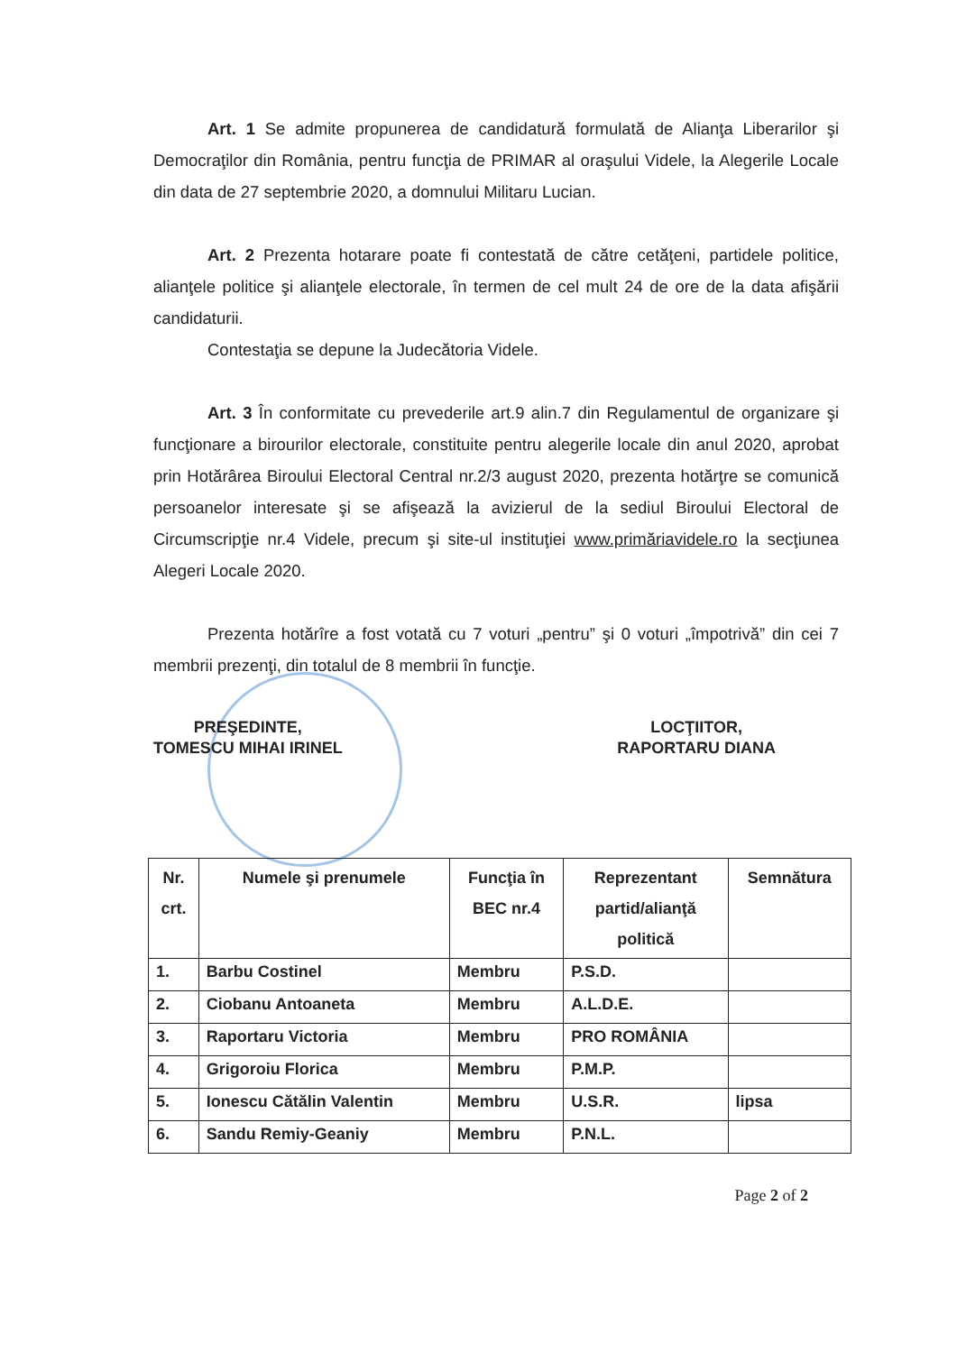Art. 1 Se admite propunerea de candidatură formulată de Alianţa Liberarilor şi Democraţilor din România, pentru funcţia de PRIMAR al oraşului Videle, la Alegerile Locale din data de 27 septembrie 2020, a domnului Militaru Lucian.
Art. 2 Prezenta hotarare poate fi contestată de către cetăţeni, partidele politice, alianţele politice şi alianţele electorale, în termen de cel mult 24 de ore de la data afişării candidaturii.
Contestaţia se depune la Judecătoria Videle.
Art. 3 În conformitate cu prevederile art.9 alin.7 din Regulamentul de organizare şi funcţionare a birourilor electorale, constituite pentru alegerile locale din anul 2020, aprobat prin Hotărârea Biroului Electoral Central nr.2/3 august 2020, prezenta hotărţre se comunică persoanelor interesate şi se afişează la avizierul de la sediul Biroului Electoral de Circumscripţie nr.4 Videle, precum şi site-ul instituţiei www.primăriavidele.ro la secţiunea Alegeri Locale 2020.
Prezenta hotărîre a fost votată cu 7 voturi „pentru” şi 0 voturi „împotrivă” din cei 7 membrii prezenţi, din totalul de 8 membrii în funcţie.
PREŞEDINTE,
TOMESCU MIHAI IRINEL
LOCŢIITOR,
RAPORTARU DIANA
| Nr. crt. | Numele şi prenumele | Funcţia în BEC nr.4 | Reprezentant partid/alianţă politică | Semnătura |
| --- | --- | --- | --- | --- |
| 1. | Barbu Costinel | Membru | P.S.D. | |
| 2. | Ciobanu Antoaneta | Membru | A.L.D.E. | |
| 3. | Raportaru Victoria | Membru | PRO ROMÂNIA | |
| 4. | Grigoroiu Florica | Membru | P.M.P. | |
| 5. | Ionescu Cătălin Valentin | Membru | U.S.R. | lipsa |
| 6. | Sandu Remiy-Geaniy | Membru | P.N.L. | |
Page 2 of 2